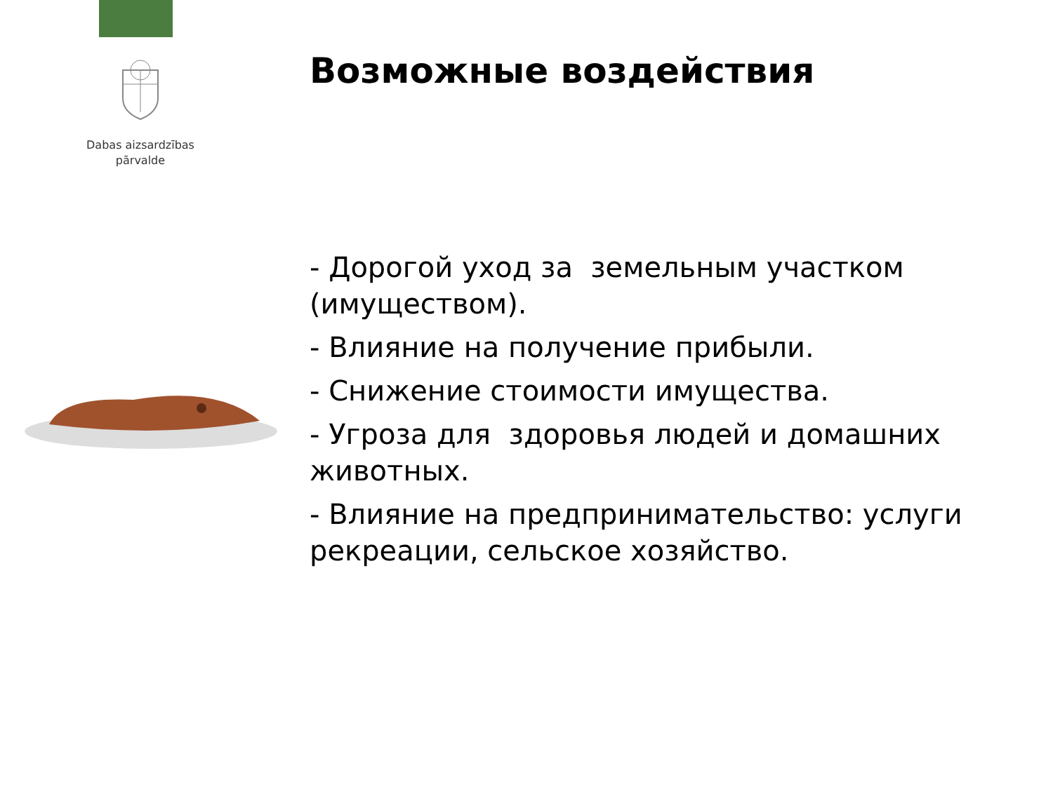Dabas aizsardzības
pārvalde
Возможные воздействия
- Дорогой уход за земельным участком (имуществом).
- Влияние на получение прибыли.
- Снижение стоимости имущества.
- Угроза для здоровья людей и домашних животных.
- Влияние на предпринимательство: услуги рекреации, сельское хозяйство.